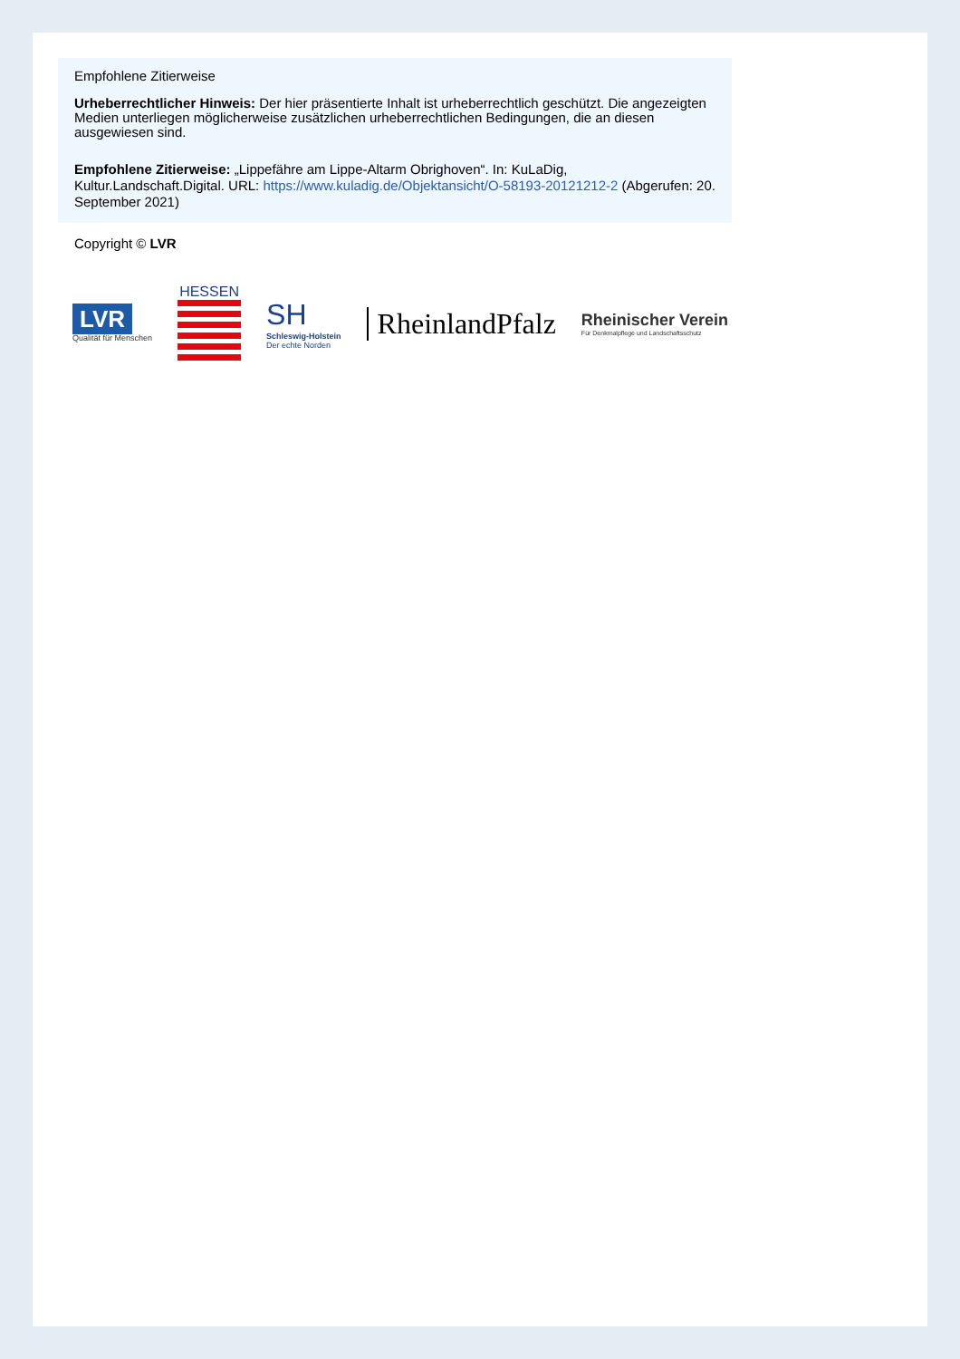Empfohlene Zitierweise
Urheberrechtlicher Hinweis: Der hier präsentierte Inhalt ist urheberrechtlich geschützt. Die angezeigten Medien unterliegen möglicherweise zusätzlichen urheberrechtlichen Bedingungen, die an diesen ausgewiesen sind.
Empfohlene Zitierweise: „Lippefähre am Lippe-Altarm Obrighoven“. In: KuLaDig, Kultur.Landschaft.Digital. URL: https://www.kuladig.de/Objektansicht/O-58193-20121212-2 (Abgerufen: 20. September 2021)
Copyright © LVR
LVR
Qualität für Menschen
HESSEN
SH
Schleswig-Holstein
Der echte Norden
RheinlandPfalz
Rheinischer Verein
Für Denkmalpflege und Landschaftsschutz